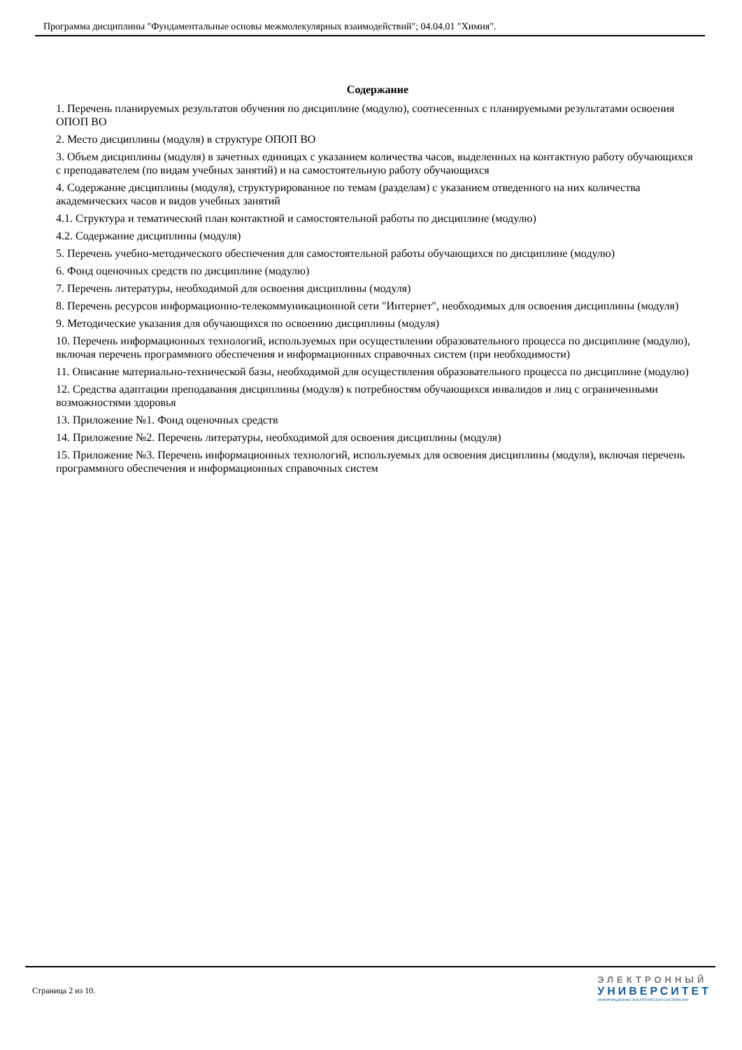Программа дисциплины "Фундаментальные основы межмолекулярных взаимодействий"; 04.04.01 "Химия".
Содержание
1. Перечень планируемых результатов обучения по дисциплине (модулю), соотнесенных с планируемыми результатами освоения ОПОП ВО
2. Место дисциплины (модуля) в структуре ОПОП ВО
3. Объем дисциплины (модуля) в зачетных единицах с указанием количества часов, выделенных на контактную работу обучающихся с преподавателем (по видам учебных занятий) и на самостоятельную работу обучающихся
4. Содержание дисциплины (модуля), структурированное по темам (разделам) с указанием отведенного на них количества академических часов и видов учебных занятий
4.1. Структура и тематический план контактной и самостоятельной работы по дисциплине (модулю)
4.2. Содержание дисциплины (модуля)
5. Перечень учебно-методического обеспечения для самостоятельной работы обучающихся по дисциплине (модулю)
6. Фонд оценочных средств по дисциплине (модулю)
7. Перечень литературы, необходимой для освоения дисциплины (модуля)
8. Перечень ресурсов информационно-телекоммуникационной сети "Интернет", необходимых для освоения дисциплины (модуля)
9. Методические указания для обучающихся по освоению дисциплины (модуля)
10. Перечень информационных технологий, используемых при осуществлении образовательного процесса по дисциплине (модулю), включая перечень программного обеспечения и информационных справочных систем (при необходимости)
11. Описание материально-технической базы, необходимой для осуществления образовательного процесса по дисциплине (модулю)
12. Средства адаптации преподавания дисциплины (модуля) к потребностям обучающихся инвалидов и лиц с ограниченными возможностями здоровья
13. Приложение №1. Фонд оценочных средств
14. Приложение №2. Перечень литературы, необходимой для освоения дисциплины (модуля)
15. Приложение №3. Перечень информационных технологий, используемых для освоения дисциплины (модуля), включая перечень программного обеспечения и информационных справочных систем
Страница 2 из 10.
ЭЛЕКТРОННЫЙ
УНИВЕРСИТЕТ
ИНФОРМАЦИОННО-АНАЛИТИЧЕСКАЯ СИСТЕМА КФУ